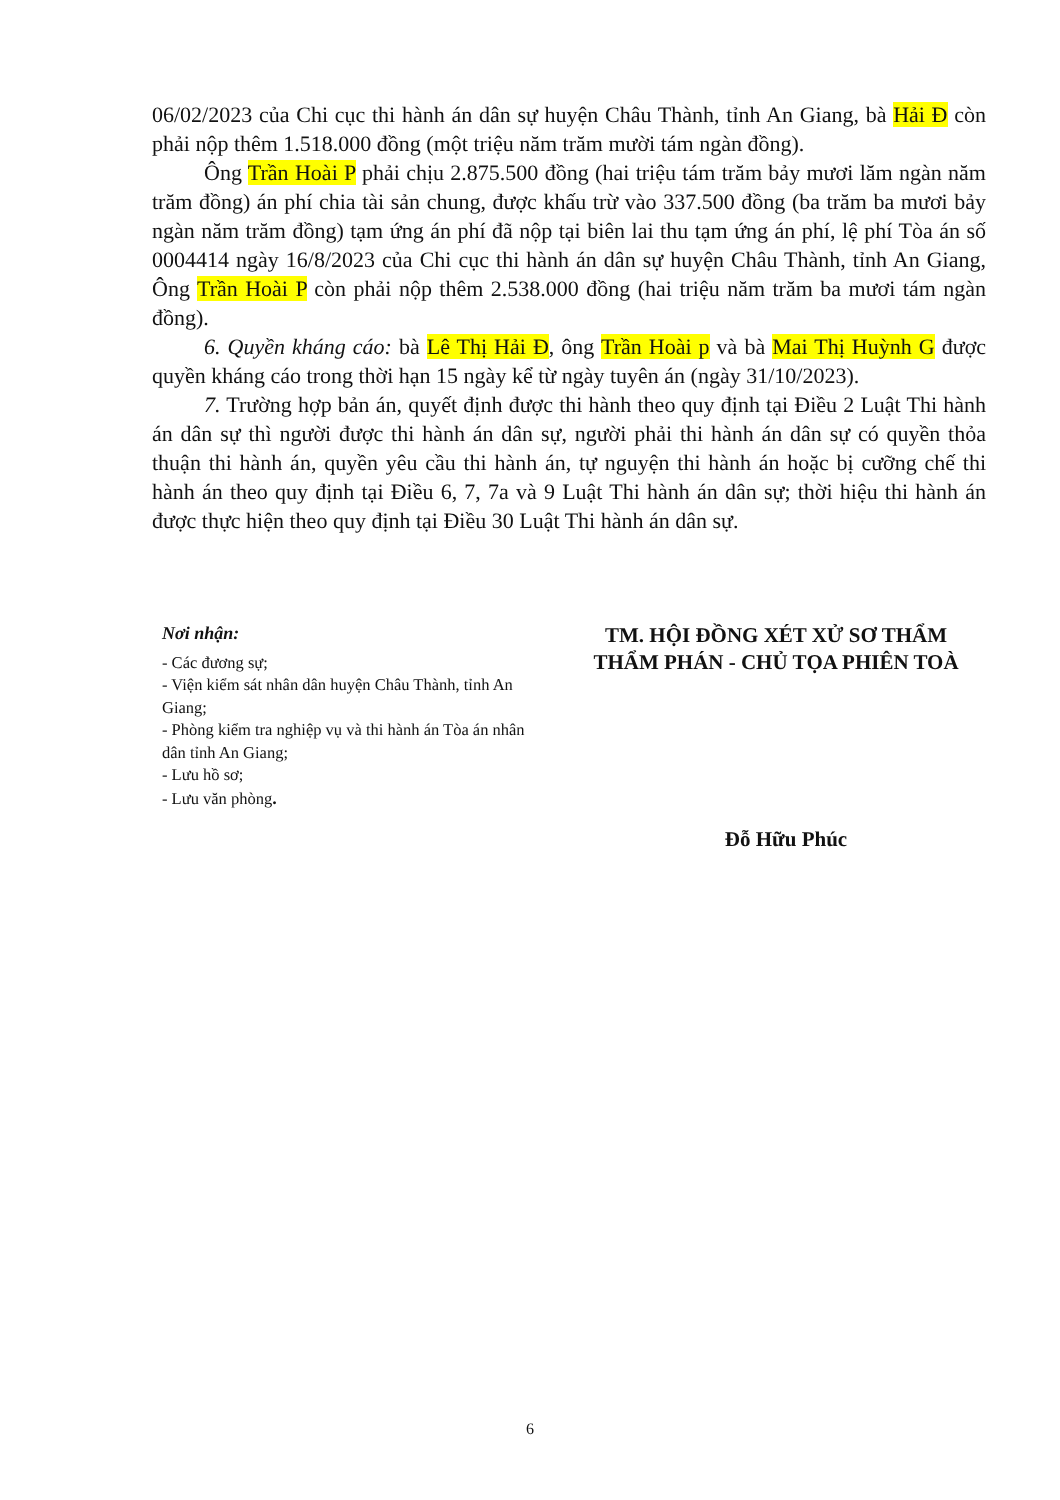06/02/2023 của Chi cục thi hành án dân sự huyện Châu Thành, tỉnh An Giang, bà Hải Đ còn phải nộp thêm 1.518.000 đồng (một triệu năm trăm mười tám ngàn đồng).
Ông Trần Hoài P phải chịu 2.875.500 đồng (hai triệu tám trăm bảy mươi lăm ngàn năm trăm đồng) án phí chia tài sản chung, được khấu trừ vào 337.500 đồng (ba trăm ba mươi bảy ngàn năm trăm đồng) tạm ứng án phí đã nộp tại biên lai thu tạm ứng án phí, lệ phí Tòa án số 0004414 ngày 16/8/2023 của Chi cục thi hành án dân sự huyện Châu Thành, tỉnh An Giang, Ông Trần Hoài P còn phải nộp thêm 2.538.000 đồng (hai triệu năm trăm ba mươi tám ngàn đồng).
6. Quyền kháng cáo: bà Lê Thị Hải Đ, ông Trần Hoài p và bà Mai Thị Huỳnh G được quyền kháng cáo trong thời hạn 15 ngày kể từ ngày tuyên án (ngày 31/10/2023).
7. Trường hợp bản án, quyết định được thi hành theo quy định tại Điều 2 Luật Thi hành án dân sự thì người được thi hành án dân sự, người phải thi hành án dân sự có quyền thỏa thuận thi hành án, quyền yêu cầu thi hành án, tự nguyện thi hành án hoặc bị cưỡng chế thi hành án theo quy định tại Điều 6, 7, 7a và 9 Luật Thi hành án dân sự; thời hiệu thi hành án được thực hiện theo quy định tại Điều 30 Luật Thi hành án dân sự.
Nơi nhận:
- Các đương sự;
- Viện kiểm sát nhân dân huyện Châu Thành, tỉnh An Giang;
- Phòng kiểm tra nghiệp vụ và thi hành án Tòa án nhân dân tỉnh An Giang;
- Lưu hồ sơ;
- Lưu văn phòng.
TM. HỘI ĐỒNG XÉT XỬ SƠ THẨM
THẨM PHÁN - CHỦ TỌA PHIÊN TOÀ
Đỗ Hữu Phúc
6